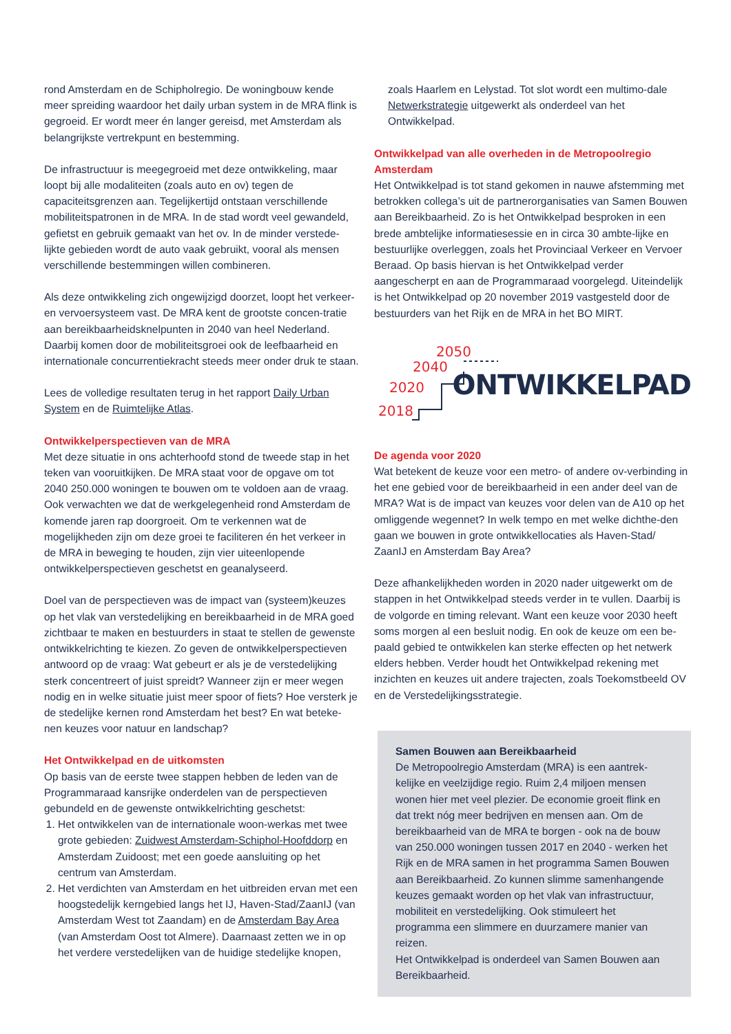rond Amsterdam en de Schipholregio. De woningbouw kende meer spreiding waardoor het daily urban system in de MRA flink is gegroeid. Er wordt meer én langer gereisd, met Amsterdam als belangrijkste vertrekpunt en bestemming.
De infrastructuur is meegegroeid met deze ontwikkeling, maar loopt bij alle modaliteiten (zoals auto en ov) tegen de capaciteitsgrenzen aan. Tegelijkertijd ontstaan verschillende mobiliteitspatronen in de MRA. In de stad wordt veel gewandeld, gefietst en gebruik gemaakt van het ov. In de minder verstede-lijkte gebieden wordt de auto vaak gebruikt, vooral als mensen verschillende bestemmingen willen combineren.
Als deze ontwikkeling zich ongewijzigd doorzet, loopt het verkeer- en vervoersysteem vast. De MRA kent de grootste concen-tratie aan bereikbaarheidsknelpunten in 2040 van heel Nederland. Daarbij komen door de mobiliteitsgroei ook de leefbaarheid en internationale concurrentiekracht steeds meer onder druk te staan.
Lees de volledige resultaten terug in het rapport Daily Urban System en de Ruimtelijke Atlas.
Ontwikkelperspectieven van de MRA
Met deze situatie in ons achterhoofd stond de tweede stap in het teken van vooruitkijken. De MRA staat voor de opgave om tot 2040 250.000 woningen te bouwen om te voldoen aan de vraag. Ook verwachten we dat de werkgelegenheid rond Amsterdam de komende jaren rap doorgroeit. Om te verkennen wat de mogelijkheden zijn om deze groei te faciliteren én het verkeer in de MRA in beweging te houden, zijn vier uiteenlopende ontwikkelperspectieven geschetst en geanalyseerd.
Doel van de perspectieven was de impact van (systeem)keuzes op het vlak van verstedelijking en bereikbaarheid in de MRA goed zichtbaar te maken en bestuurders in staat te stellen de gewenste ontwikkelrichting te kiezen. Zo geven de ontwikkelperspectieven antwoord op de vraag: Wat gebeurt er als je de verstedelijking sterk concentreert of juist spreidt? Wanneer zijn er meer wegen nodig en in welke situatie juist meer spoor of fiets? Hoe versterk je de stedelijke kernen rond Amsterdam het best? En wat beteke-nen keuzes voor natuur en landschap?
Het Ontwikkelpad en de uitkomsten
Op basis van de eerste twee stappen hebben de leden van de Programmaraad kansrijke onderdelen van de perspectieven gebundeld en de gewenste ontwikkelrichting geschetst:
1. Het ontwikkelen van de internationale woon-werkas met twee grote gebieden: Zuidwest Amsterdam-Schiphol-Hoofddorp en Amsterdam Zuidoost; met een goede aansluiting op het centrum van Amsterdam.
2. Het verdichten van Amsterdam en het uitbreiden ervan met een hoogstedelijk kerngebied langs het IJ, Haven-Stad/ZaanIJ (van Amsterdam West tot Zaandam) en de Amsterdam Bay Area (van Amsterdam Oost tot Almere). Daarnaast zetten we in op het verdere verstedelijken van de huidige stedelijke knopen,
zoals Haarlem en Lelystad. Tot slot wordt een multimo-dale Netwerkstrategie uitgewerkt als onderdeel van het Ontwikkelpad.
Ontwikkelpad van alle overheden in de Metropoolregio Amsterdam
Het Ontwikkelpad is tot stand gekomen in nauwe afstemming met betrokken collega’s uit de partnerorganisaties van Samen Bouwen aan Bereikbaarheid. Zo is het Ontwikkelpad besproken in een brede ambtelijke informatiesessie en in circa 30 ambte-lijke en bestuurlijke overleggen, zoals het Provinciaal Verkeer en Vervoer Beraad. Op basis hiervan is het Ontwikkelpad verder aangescherpt en aan de Programmaraad voorgelegd. Uiteindelijk is het Ontwikkelpad op 20 november 2019 vastgesteld door de bestuurders van het Rijk en de MRA in het BO MIRT.
2050
2040
2020
2018
ONTWIKKELPAD
De agenda voor 2020
Wat betekent de keuze voor een metro- of andere ov-verbinding in het ene gebied voor de bereikbaarheid in een ander deel van de MRA? Wat is de impact van keuzes voor delen van de A10 op het omliggende wegennet? In welk tempo en met welke dichthe-den gaan we bouwen in grote ontwikkellocaties als Haven-Stad/ ZaanIJ en Amsterdam Bay Area?
Deze afhankelijkheden worden in 2020 nader uitgewerkt om de stappen in het Ontwikkelpad steeds verder in te vullen. Daarbij is de volgorde en timing relevant. Want een keuze voor 2030 heeft soms morgen al een besluit nodig. En ook de keuze om een be-paald gebied te ontwikkelen kan sterke effecten op het netwerk elders hebben. Verder houdt het Ontwikkelpad rekening met inzichten en keuzes uit andere trajecten, zoals Toekomstbeeld OV en de Verstedelijkingsstrategie.
Samen Bouwen aan Bereikbaarheid
De Metropoolregio Amsterdam (MRA) is een aantrek-kelijke en veelzijdige regio. Ruim 2,4 miljoen mensen wonen hier met veel plezier. De economie groeit flink en dat trekt nóg meer bedrijven en mensen aan. Om de bereikbaarheid van de MRA te borgen - ook na de bouw van 250.000 woningen tussen 2017 en 2040 - werken het Rijk en de MRA samen in het programma Samen Bouwen aan Bereikbaarheid. Zo kunnen slimme samenhangende keuzes gemaakt worden op het vlak van infrastructuur, mobiliteit en verstedelijking. Ook stimuleert het programma een slimmere en duurzamere manier van reizen.
Het Ontwikkelpad is onderdeel van Samen Bouwen aan Bereikbaarheid.